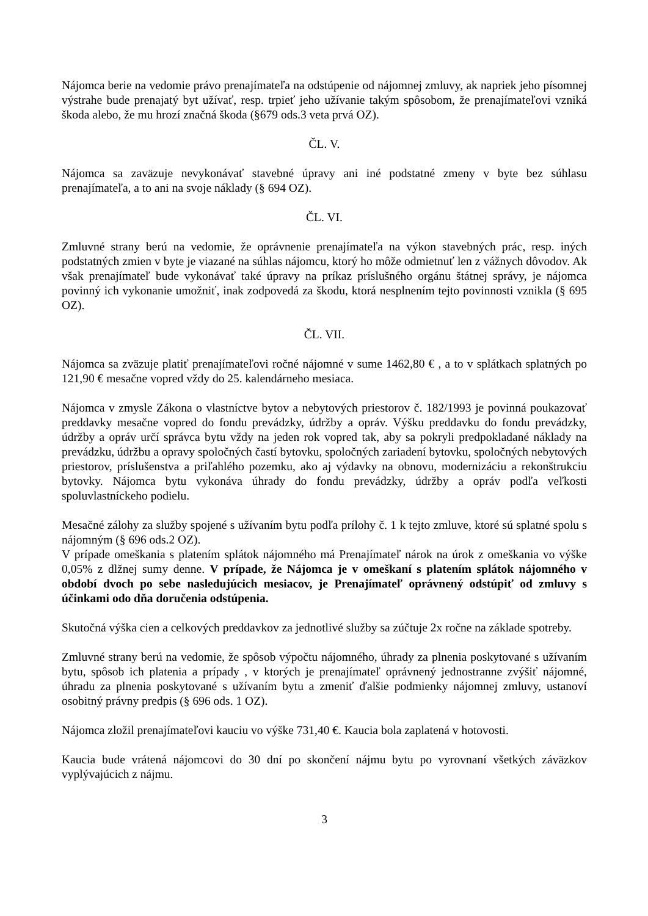Nájomca berie na vedomie právo prenajímateľa na odstúpenie od nájomnej zmluvy, ak napriek jeho písomnej výstrahe bude prenajatý byt užívať, resp. trpieť jeho užívanie takým spôsobom, že prenajímateľovi vzniká škoda alebo, že mu hrozí značná škoda (§679 ods.3 veta prvá OZ).
ČL. V.
Nájomca sa zaväzuje nevykonávať stavebné úpravy ani iné podstatné zmeny v byte bez súhlasu prenajímateľa, a to ani na svoje náklady (§ 694 OZ).
ČL. VI.
Zmluvné strany berú na vedomie, že oprávnenie prenajímateľa na výkon stavebných prác, resp. iných podstatných zmien v byte je viazané na súhlas nájomcu, ktorý ho môže odmietnuť len z vážnych dôvodov. Ak však prenajímateľ bude vykonávať také úpravy na príkaz príslušného orgánu štátnej správy, je nájomca povinný ich vykonanie umožniť, inak zodpovedá za škodu, ktorá nesplnením tejto povinnosti vznikla (§ 695 OZ).
ČL. VII.
Nájomca sa zväzuje platiť prenajímateľovi ročné nájomné v sume 1462,80 € , a to v splátkach splatných po 121,90 € mesačne vopred vždy do 25. kalendárneho mesiaca.
Nájomca v zmysle Zákona o vlastníctve bytov a nebytových priestorov č. 182/1993 je povinná poukazovať preddavky mesačne vopred do fondu prevádzky, údržby a opráv. Výšku preddavku do fondu prevádzky, údržby a opráv určí správca bytu vždy na jeden rok vopred tak, aby sa pokryli predpokladané náklady na prevádzku, údržbu a opravy spoločných častí bytovku, spoločných zariadení bytovku, spoločných nebytových priestorov, príslušenstva a priľahlého pozemku, ako aj výdavky na obnovu, modernizáciu a rekonštrukciu bytovky. Nájomca bytu vykonáva úhrady do fondu prevádzky, údržby a opráv podľa veľkosti spoluvlastníckeho podielu.
Mesačné zálohy za služby spojené s užívaním bytu podľa prílohy č. 1 k tejto zmluve, ktoré sú splatné spolu s nájomným (§ 696 ods.2 OZ).
V prípade omeškania s platením splátok nájomného má Prenajímateľ nárok na úrok z omeškania vo výške 0,05% z dlžnej sumy denne. V prípade, že Nájomca je v omeškaní s platením splátok nájomného v období dvoch po sebe nasledujúcich mesiacov, je Prenajímateľ oprávnený odstúpiť od zmluvy s účinkami odo dňa doručenia odstúpenia.
Skutočná výška cien a celkových preddavkov za jednotlivé služby sa zúčtuje 2x ročne na základe spotreby.
Zmluvné strany berú na vedomie, že spôsob výpočtu nájomného, úhrady za plnenia poskytované s užívaním bytu, spôsob ich platenia a prípady , v ktorých je prenajímateľ oprávnený jednostranne zvýšiť nájomné, úhradu za plnenia poskytované s užívaním bytu a zmeniť ďalšie podmienky nájomnej zmluvy, ustanoví osobitný právny predpis (§ 696 ods. 1 OZ).
Nájomca zložil prenajímateľovi kauciu vo výške 731,40 €. Kaucia bola zaplatená v hotovosti.
Kaucia bude vrátená nájomcovi do 30 dní po skončení nájmu bytu po vyrovnaní všetkých záväzkov vyplývajúcich z nájmu.
3